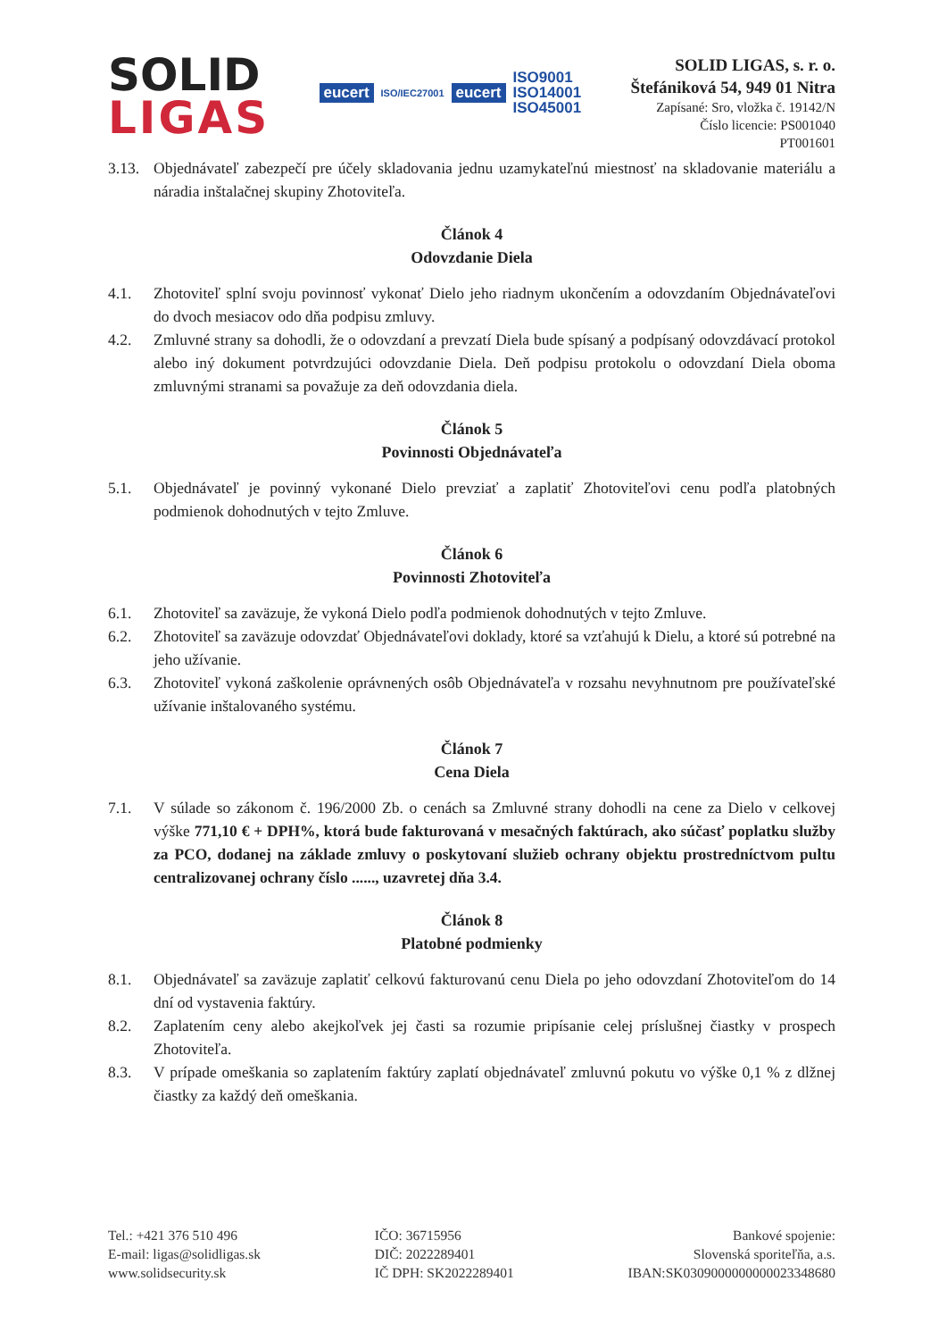SOLID
LIGAS
eucert ISO/IEC27001 eucert
ISO9001
ISO14001
ISO45001
SOLID LIGAS, s. r. o.
Štefániková 54, 949 01 Nitra
Zapísané: Sro, vložka č. 19142/N
Číslo licencie: PS001040
PT001601
3.13. Objednávateľ zabezpečí pre účely skladovania jednu uzamykateľnú miestnosť na skladovanie materiálu a náradia inštalačnej skupiny Zhotoviteľa.
Článok 4
Odovzdanie Diela
4.1. Zhotoviteľ splní svoju povinnosť vykonať Dielo jeho riadnym ukončením a odovzdaním Objednávateľovi do dvoch mesiacov odo dňa podpisu zmluvy.
4.2. Zmluvné strany sa dohodli, že o odovzdaní a prevzatí Diela bude spísaný a podpísaný odovzdávací protokol alebo iný dokument potvrdzujúci odovzdanie Diela. Deň podpisu protokolu o odovzdaní Diela oboma zmluvnými stranami sa považuje za deň odovzdania diela.
Článok 5
Povinnosti Objednávateľa
5.1. Objednávateľ je povinný vykonané Dielo prevziať a zaplatiť Zhotoviteľovi cenu podľa platobných podmienok dohodnutých v tejto Zmluve.
Článok 6
Povinnosti Zhotoviteľa
6.1. Zhotoviteľ sa zaväzuje, že vykoná Dielo podľa podmienok dohodnutých v tejto Zmluve.
6.2. Zhotoviteľ sa zaväzuje odovzdať Objednávateľovi doklady, ktoré sa vzťahujú k Dielu, a ktoré sú potrebné na jeho užívanie.
6.3. Zhotoviteľ vykoná zaškolenie oprávnených osôb Objednávateľa v rozsahu nevyhnutnom pre používateľské užívanie inštalovaného systému.
Článok 7
Cena Diela
7.1. V súlade so zákonom č. 196/2000 Zb. o cenách sa Zmluvné strany dohodli na cene za Dielo v celkovej výške 771,10 € + DPH%, ktorá bude fakturovaná v mesačných faktúrach, ako súčasť poplatku služby za PCO, dodanej na základe zmluvy o poskytovaní služieb ochrany objektu prostredníctvom pultu centralizovanej ochrany číslo ......, uzavretej dňa 3.4.
Článok 8
Platobné podmienky
8.1. Objednávateľ sa zaväzuje zaplatiť celkovú fakturovanú cenu Diela po jeho odovzdaní Zhotoviteľom do 14 dní od vystavenia faktúry.
8.2. Zaplatením ceny alebo akejkoľvek jej časti sa rozumie pripísanie celej príslušnej čiastky v prospech Zhotoviteľa.
8.3. V prípade omeškania so zaplatením faktúry zaplatí objednávateľ zmluvnú pokutu vo výške 0,1 % z dlžnej čiastky za každý deň omeškania.
Tel.: +421 376 510 496
E-mail: ligas@solidligas.sk
www.solidsecurity.sk
IČO: 36715956
DIČ: 2022289401
IČ DPH: SK2022289401
Bankové spojenie:
Slovenská sporiteľňa, a.s.
IBAN:SK0309000000000023348680